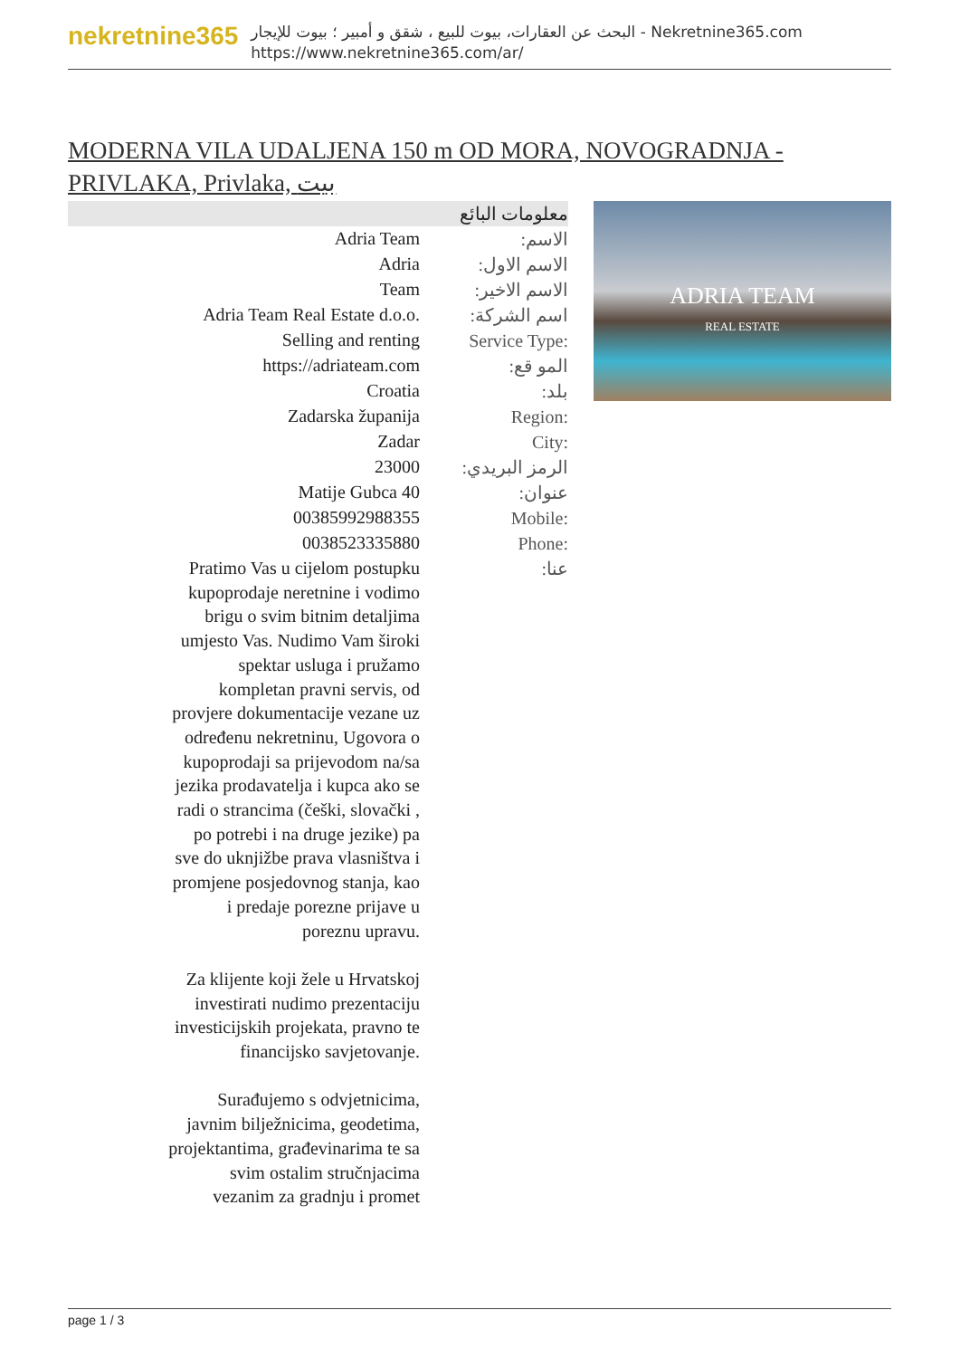nekretnine365
البحث عن العقارات، بيوت للبيع ، شقق و أمبير ؛ بيوت للإيجار - Nekretnine365.com
https://www.nekretnine365.com/ar/
MODERNA VILA UDALJENA 150 m OD MORA, NOVOGRADNJA - PRIVLAKA, Privlaka, بيت
| معلومات البائع | |
| --- | --- |
| Adria Team | الاسم: |
| Adria | الاسم الاول: |
| Team | الاسم الاخير: |
| Adria Team Real Estate d.o.o. | اسم الشركة: |
| Selling and renting | Service Type: |
| https://adriateam.com | المو قع: |
| Croatia | بلد: |
| Zadarska županija | Region: |
| Zadar | City: |
| 23000 | الرمز البريدي: |
| Matije Gubca 40 | عنوان: |
| 00385992988355 | Mobile: |
| 0038523335880 | Phone: |
| Pratimo Vas u cijelom postupku kupoprodaje neretnine i vodimo brigu o svim bitnim detaljima umjesto Vas. Nudimo Vam široki spektar usluga i pružamo kompletan pravni servis, od provjere dokumentacije vezane uz određenu nekretninu, Ugovora o kupoprodaji sa prijevodom na/sa jezika prodavatelja i kupca ako se radi o strancima (češki, slovački , po potrebi i na druge jezike) pa sve do uknjižbe prava vlasništva i promjene posjedovnog stanja, kao i predaje porezne prijave u poreznu upravu. Za klijente koji žele u Hrvatskoj investirati nudimo prezentaciju investicijskih projekata, pravno te financijsko savjetovanje. Surađujemo s odvjetnicima, javnim bilježnicima, geodetima, projektantima, građevinarima te sa svim ostalim stručnjacima vezanim za gradnju i promet | عنا: |
ADRIA TEAM
REAL ESTATE
page 1 / 3